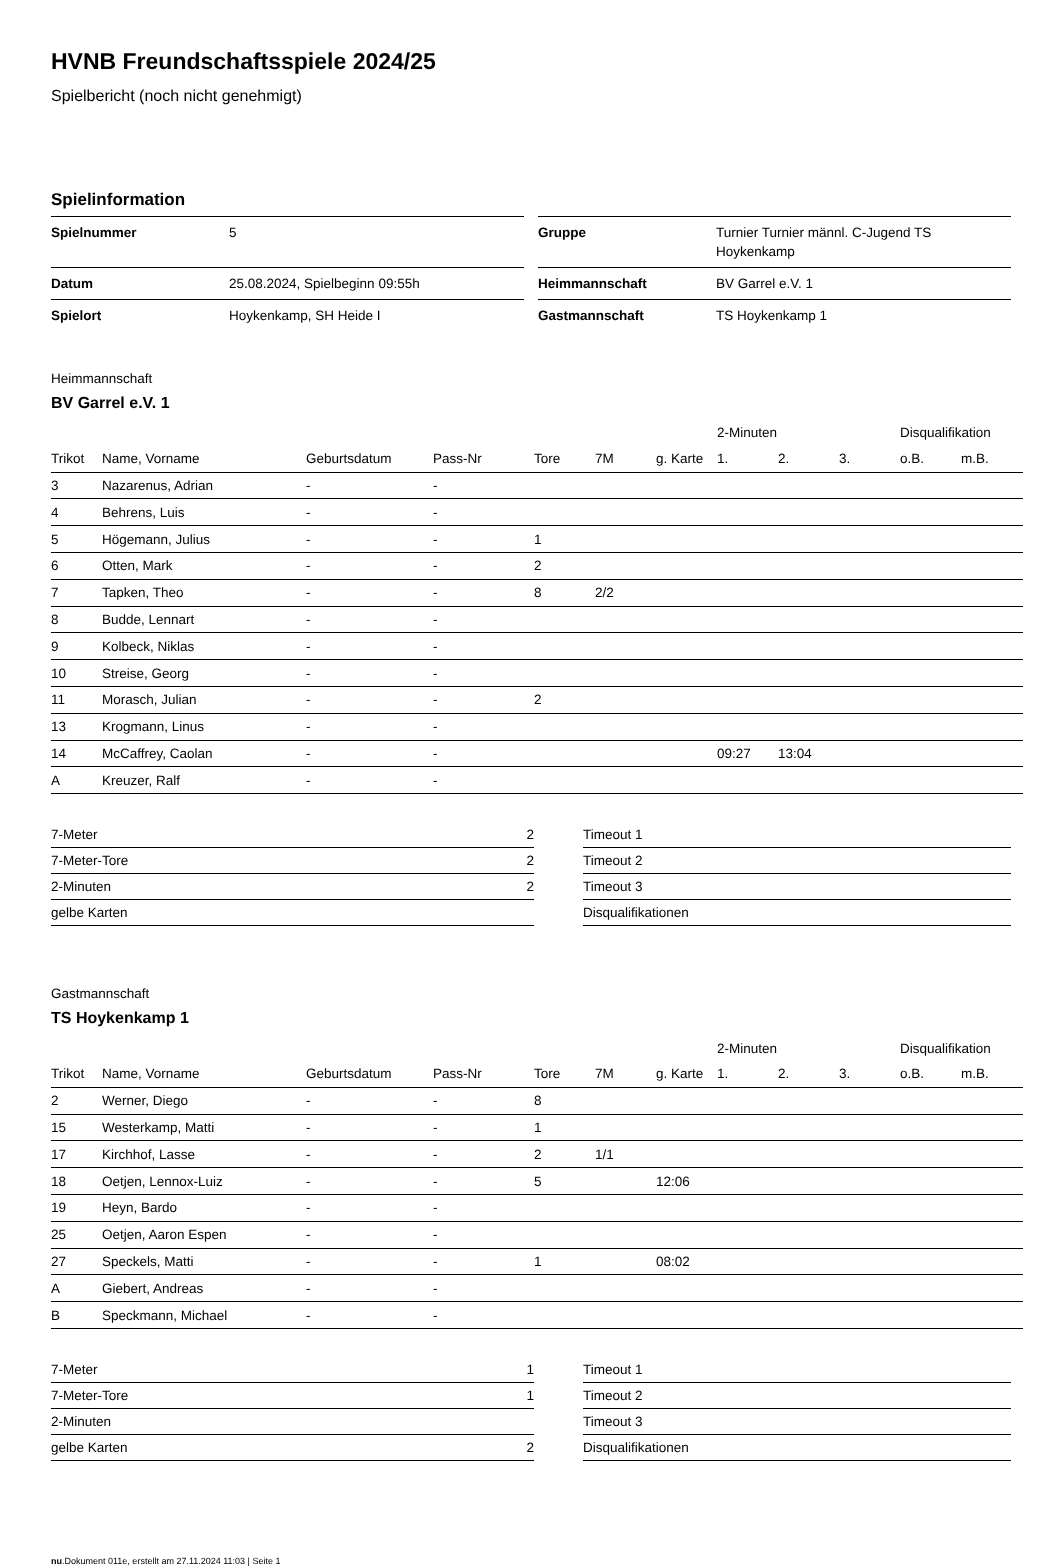HVNB Freundschaftsspiele 2024/25
Spielbericht (noch nicht genehmigt)
Spielinformation
| Spielnummer | 5 |
| Datum | 25.08.2024, Spielbeginn 09:55h |
| Spielort | Hoykenkamp, SH Heide I |
| Gruppe | Turnier Turnier männl. C-Jugend TS Hoykenkamp |
| Heimmannschaft | BV Garrel e.V. 1 |
| Gastmannschaft | TS Hoykenkamp 1 |
Heimmannschaft
BV Garrel e.V. 1
| | | | | | | | 2-Minuten | | | Disqualifikation | |
| --- | --- | --- | --- | --- | --- | --- | --- | --- | --- | --- | --- |
| Trikot | Name, Vorname | Geburtsdatum | Pass-Nr | Tore | 7M | g. Karte | 1. | 2. | 3. | o.B. | m.B. |
| 3 | Nazarenus, Adrian | - | - | | | | | | | | |
| 4 | Behrens, Luis | - | - | | | | | | | | |
| 5 | Högemann, Julius | - | - | 1 | | | | | | | |
| 6 | Otten, Mark | - | - | 2 | | | | | | | |
| 7 | Tapken, Theo | - | - | 8 | 2/2 | | | | | | |
| 8 | Budde, Lennart | - | - | | | | | | | | |
| 9 | Kolbeck, Niklas | - | - | | | | | | | | |
| 10 | Streise, Georg | - | - | | | | | | | | |
| 11 | Morasch, Julian | - | - | 2 | | | | | | | |
| 13 | Krogmann, Linus | - | - | | | | | | | | |
| 14 | McCaffrey, Caolan | - | - | | | | 09:27 | 13:04 | | | |
| A | Kreuzer, Ralf | - | - | | | | | | | | |
| 7-Meter | 2 |
| 7-Meter-Tore | 2 |
| 2-Minuten | 2 |
| gelbe Karten | |
| Timeout 1 |
| Timeout 2 |
| Timeout 3 |
| Disqualifikationen |
Gastmannschaft
TS Hoykenkamp 1
| | | | | | | | 2-Minuten | | | Disqualifikation | |
| --- | --- | --- | --- | --- | --- | --- | --- | --- | --- | --- | --- |
| Trikot | Name, Vorname | Geburtsdatum | Pass-Nr | Tore | 7M | g. Karte | 1. | 2. | 3. | o.B. | m.B. |
| 2 | Werner, Diego | - | - | 8 | | | | | | | |
| 15 | Westerkamp, Matti | - | - | 1 | | | | | | | |
| 17 | Kirchhof, Lasse | - | - | 2 | 1/1 | | | | | | |
| 18 | Oetjen, Lennox-Luiz | - | - | 5 | | 12:06 | | | | | |
| 19 | Heyn, Bardo | - | - | | | | | | | | |
| 25 | Oetjen, Aaron Espen | - | - | | | | | | | | |
| 27 | Speckels, Matti | - | - | 1 | | 08:02 | | | | | |
| A | Giebert, Andreas | - | - | | | | | | | | |
| B | Speckmann, Michael | - | - | | | | | | | | |
| 7-Meter | 1 |
| 7-Meter-Tore | 1 |
| 2-Minuten | |
| gelbe Karten | 2 |
| Timeout 1 |
| Timeout 2 |
| Timeout 3 |
| Disqualifikationen |
nu.Dokument 011e, erstellt am 27.11.2024 11:03 | Seite 1